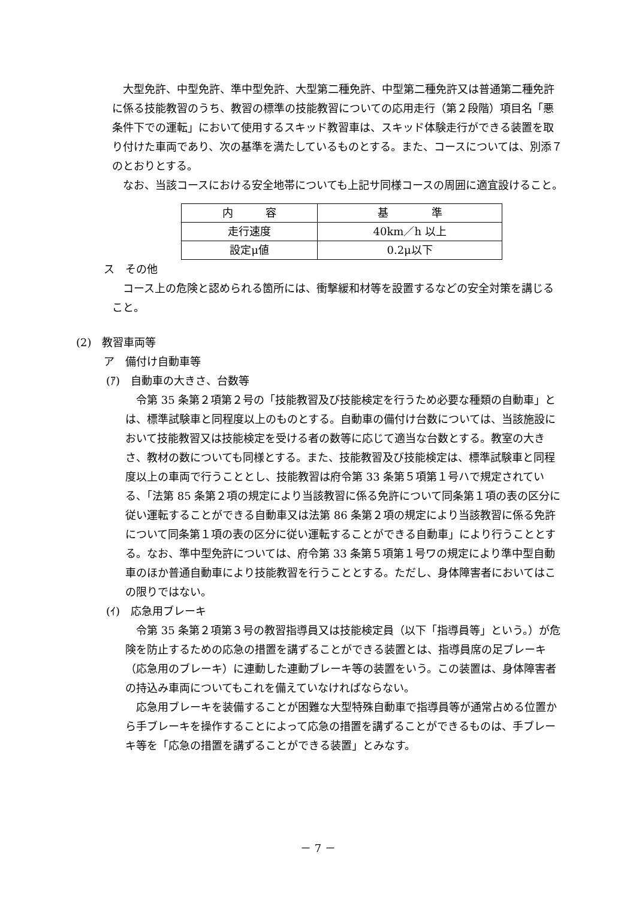大型免許、中型免許、準中型免許、大型第二種免許、中型第二種免許又は普通第二種免許に係る技能教習のうち、教習の標準の技能教習についての応用走行（第２段階）項目名「悪条件下での運転」において使用するスキッド教習車は、スキッド体験走行ができる装置を取り付けた車両であり、次の基準を満たしているものとする。また、コースについては、別添７のとおりとする。
なお、当該コースにおける安全地帯についても上記サ同様コースの周囲に適宜設けること。
| 内 容 | 基 準 |
| 走行速度 | 40km／h 以上 |
| 設定μ値 | 0.2μ以下 |
ス　その他
コース上の危険と認められる箇所には、衝撃緩和材等を設置するなどの安全対策を講じること。
(2)　教習車両等
ア　備付け自動車等
(ｱ)　自動車の大きさ、台数等
令第 35 条第２項第２号の「技能教習及び技能検定を行うため必要な種類の自動車」とは、標準試験車と同程度以上のものとする。自動車の備付け台数については、当該施設において技能教習又は技能検定を受ける者の数等に応じて適当な台数とする。教室の大きさ、教材の数についても同様とする。また、技能教習及び技能検定は、標準試験車と同程度以上の車両で行うこととし、技能教習は府令第 33 条第５項第１号ハで規定されている、「法第 85 条第２項の規定により当該教習に係る免許について同条第１項の表の区分に従い運転することができる自動車又は法第 86 条第２項の規定により当該教習に係る免許について同条第１項の表の区分に従い運転することができる自動車」により行うこととする。なお、準中型免許については、府令第 33 条第５項第１号ワの規定により準中型自動車のほか普通自動車により技能教習を行うこととする。ただし、身体障害者においてはこの限りではない。
(ｲ)　応急用ブレーキ
令第 35 条第２項第３号の教習指導員又は技能検定員（以下「指導員等」という。）が危険を防止するための応急の措置を講ずることができる装置とは、指導員席の足ブレーキ（応急用のブレーキ）に連動した連動ブレーキ等の装置をいう。この装置は、身体障害者の持込み車両についてもこれを備えていなければならない。
応急用ブレーキを装備することが困難な大型特殊自動車で指導員等が通常占める位置から手ブレーキを操作することによって応急の措置を講ずることができるものは、手ブレーキ等を「応急の措置を講ずることができる装置」とみなす。
－ 7 －